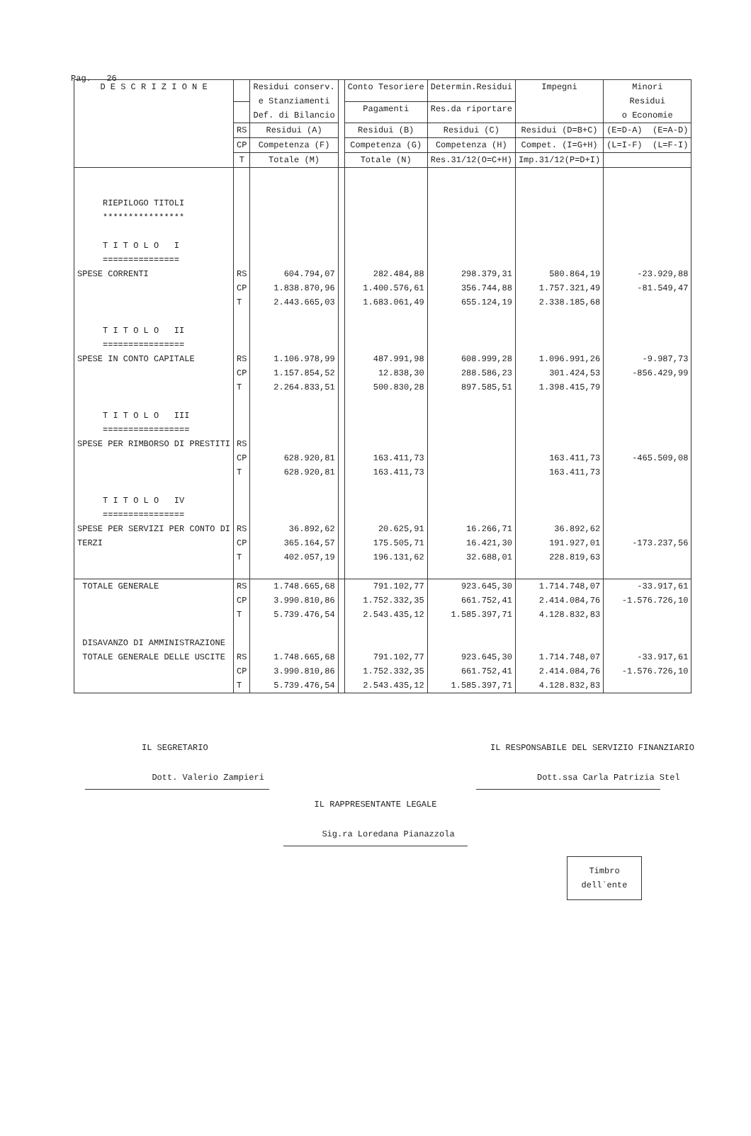Pag. 26
| D E S C R I Z I O N E | | Residui conserv. e Stanziamenti Def. di Bilancio | | Conto Tesoriere | Determin.Residui | Impegni | Minori Residui o Economie |
| --- | --- | --- | --- | --- | --- | --- | --- |
| | | | | Pagamenti | Res.da riportare | | |
| | RS | Residui (A) | | Residui (B) | Residui (C) | Residui (D=B+C) | (E=D-A) (E=A-D) |
| | CP | Competenza (F) | | Competenza (G) | Competenza (H) | Compet. (I=G+H) | (L=I-F) (L=F-I) |
| | T | Totale (M) | | Totale (N) | Res.31/12(O=C+H) | Imp.31/12(P=D+I) | |
| RIEPILOGO TITOLI **************** T I T O L O I =============== | | | | | | | |
| SPESE CORRENTI | RS CP T | 604.794,07 1.838.870,96 2.443.665,03 | | 282.484,88 1.400.576,61 1.683.061,49 | 298.379,31 356.744,88 655.124,19 | 580.864,19 1.757.321,49 2.338.185,68 | -23.929,88 -81.549,47 |
| T I T O L O II ================ | | | | | | | |
| SPESE IN CONTO CAPITALE | RS CP T | 1.106.978,99 1.157.854,52 2.264.833,51 | | 487.991,98 12.838,30 500.830,28 | 608.999,28 288.586,23 897.585,51 | 1.096.991,26 301.424,53 1.398.415,79 | -9.987,73 -856.429,99 |
| T I T O L O III ================= | | | | | | | |
| SPESE PER RIMBORSO DI PRESTITI | RS CP T | 628.920,81 628.920,81 | | 163.411,73 163.411,73 | | 163.411,73 163.411,73 | -465.509,08 |
| T I T O L O IV ================ | | | | | | | |
| SPESE PER SERVIZI PER CONTO DI TERZI | RS CP T | 36.892,62 365.164,57 402.057,19 | | 20.625,91 175.505,71 196.131,62 | 16.266,71 16.421,30 32.688,01 | 36.892,62 191.927,01 228.819,63 | -173.237,56 |
| TOTALE GENERALE | RS CP T | 1.748.665,68 3.990.810,86 5.739.476,54 | | 791.102,77 1.752.332,35 2.543.435,12 | 923.645,30 661.752,41 1.585.397,71 | 1.714.748,07 2.414.084,76 4.128.832,83 | -33.917,61 -1.576.726,10 |
| DISAVANZO DI AMMINISTRAZIONE | | | | | | | |
| TOTALE GENERALE DELLE USCITE | RS CP T | 1.748.665,68 3.990.810,86 5.739.476,54 | | 791.102,77 1.752.332,35 2.543.435,12 | 923.645,30 661.752,41 1.585.397,71 | 1.714.748,07 2.414.084,76 4.128.832,83 | -33.917,61 -1.576.726,10 |
IL SEGRETARIO
Dott. Valerio Zampieri
IL RESPONSABILE DEL SERVIZIO FINANZIARIO
Dott.ssa Carla Patrizia Stel
IL RAPPRESENTANTE LEGALE
Sig.ra Loredana Pianazzola
Timbro
dell`ente